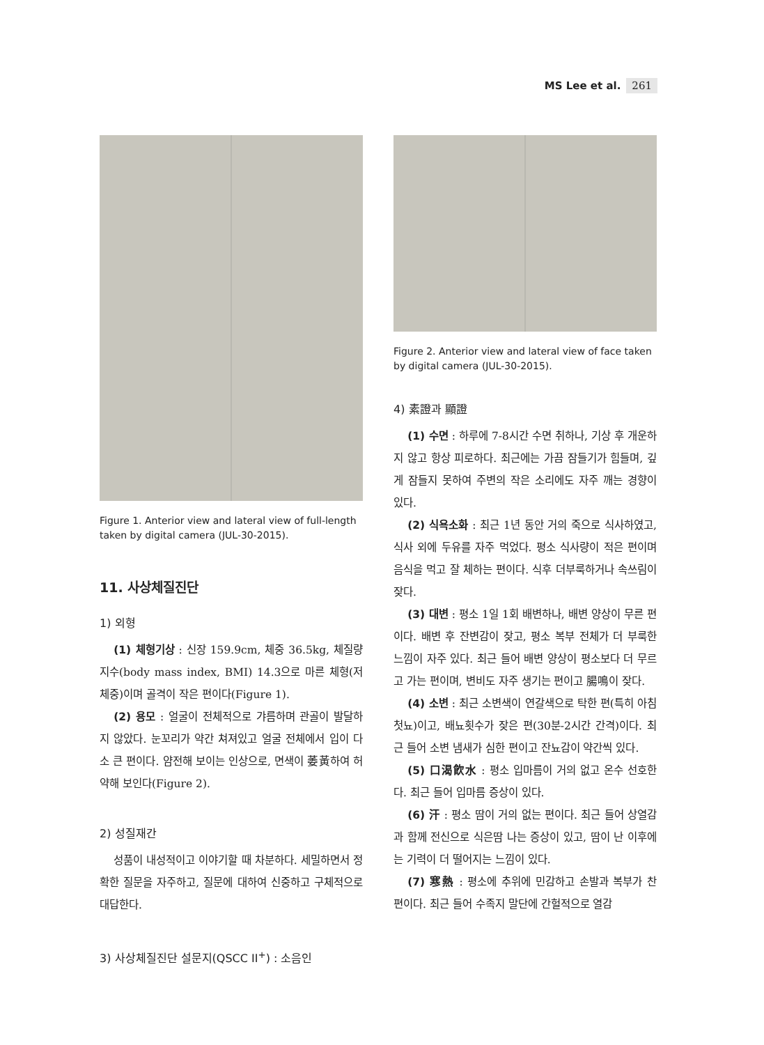MS Lee et al. 261
Figure 1. Anterior view and lateral view of full-length taken by digital camera (JUL-30-2015).
11. 사상체질진단
1) 외형
(1) 체형기상 : 신장 159.9cm, 체중 36.5kg, 체질량지수(body mass index, BMI) 14.3으로 마른 체형(저체중)이며 골격이 작은 편이다(Figure 1).
(2) 용모 : 얼굴이 전체적으로 갸름하며 관골이 발달하지 않았다. 눈꼬리가 약간 쳐져있고 얼굴 전체에서 입이 다소 큰 편이다. 얌전해 보이는 인상으로, 면색이 萎黃하여 허약해 보인다(Figure 2).
2) 성질재간
성품이 내성적이고 이야기할 때 차분하다. 세밀하면서 정확한 질문을 자주하고, 질문에 대하여 신중하고 구체적으로 대답한다.
3) 사상체질진단 설문지(QSCC II<sup>+</sup>) : 소음인
Figure 2. Anterior view and lateral view of face taken by digital camera (JUL-30-2015).
4) 素證과 顯證
(1) 수면 : 하루에 7-8시간 수면 취하나, 기상 후 개운하지 않고 항상 피로하다. 최근에는 가끔 잠들기가 힘들며, 깊게 잠들지 못하여 주변의 작은 소리에도 자주 깨는 경향이 있다.
(2) 식욕소화 : 최근 1년 동안 거의 죽으로 식사하였고, 식사 외에 두유를 자주 먹었다. 평소 식사량이 적은 편이며 음식을 먹고 잘 체하는 편이다. 식후 더부룩하거나 속쓰림이 잦다.
(3) 대변 : 평소 1일 1회 배변하나, 배변 양상이 무른 편이다. 배변 후 잔변감이 잦고, 평소 복부 전체가 더 부룩한 느낌이 자주 있다. 최근 들어 배변 양상이 평소보다 더 무르고 가는 편이며, 변비도 자주 생기는 편이고 腸鳴이 잦다.
(4) 소변 : 최근 소변색이 연갈색으로 탁한 편(특히 아침 첫뇨)이고, 배뇨횟수가 잦은 편(30분-2시간 간격)이다. 최근 들어 소변 냄새가 심한 편이고 잔뇨감이 약간씩 있다.
(5) 口渴飮水 : 평소 입마름이 거의 없고 온수 선호한다. 최근 들어 입마름 증상이 있다.
(6) 汗 : 평소 땀이 거의 없는 편이다. 최근 들어 상열감과 함께 전신으로 식은땀 나는 증상이 있고, 땀이 난 이후에는 기력이 더 떨어지는 느낌이 있다.
(7) 寒熱 : 평소에 추위에 민감하고 손발과 복부가 찬 편이다. 최근 들어 수족지 말단에 간헐적으로 열감